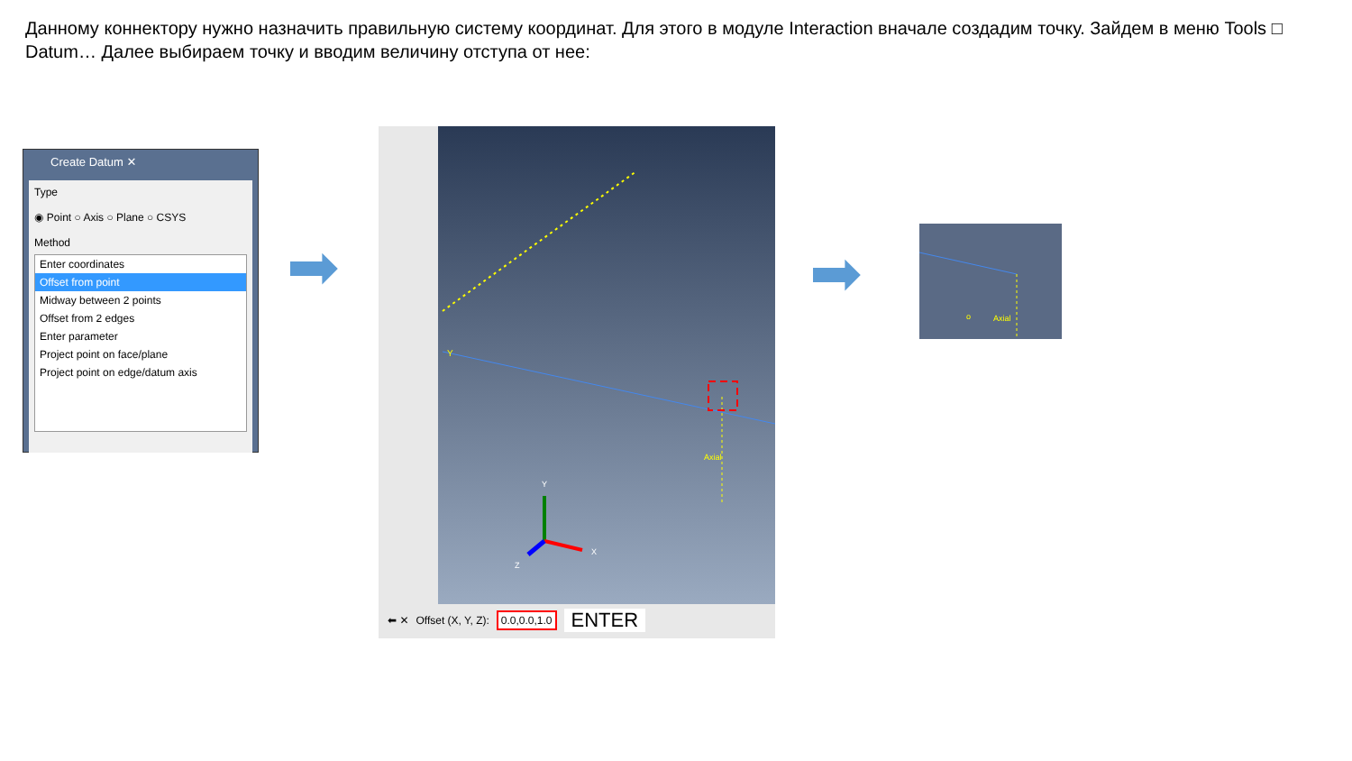Данному коннектору нужно назначить правильную систему координат. Для этого в модуле Interaction вначале создадим точку. Зайдем в меню Tools □
Datum… Далее выбираем точку и вводим величину отступа от нее:
Create Datum ✕
Type
◉ Point ○ Axis ○ Plane ○ CSYS
Method
Enter coordinates
Offset from point
Midway between 2 points
Offset from 2 edges
Enter parameter
Project point on face/plane
Project point on edge/datum axis
➡
Axial
Y
Y
X
Z
⬅ ✕ Offset (X, Y, Z): 0.0,0.0,1.0 ENTER
➡
Axial
o